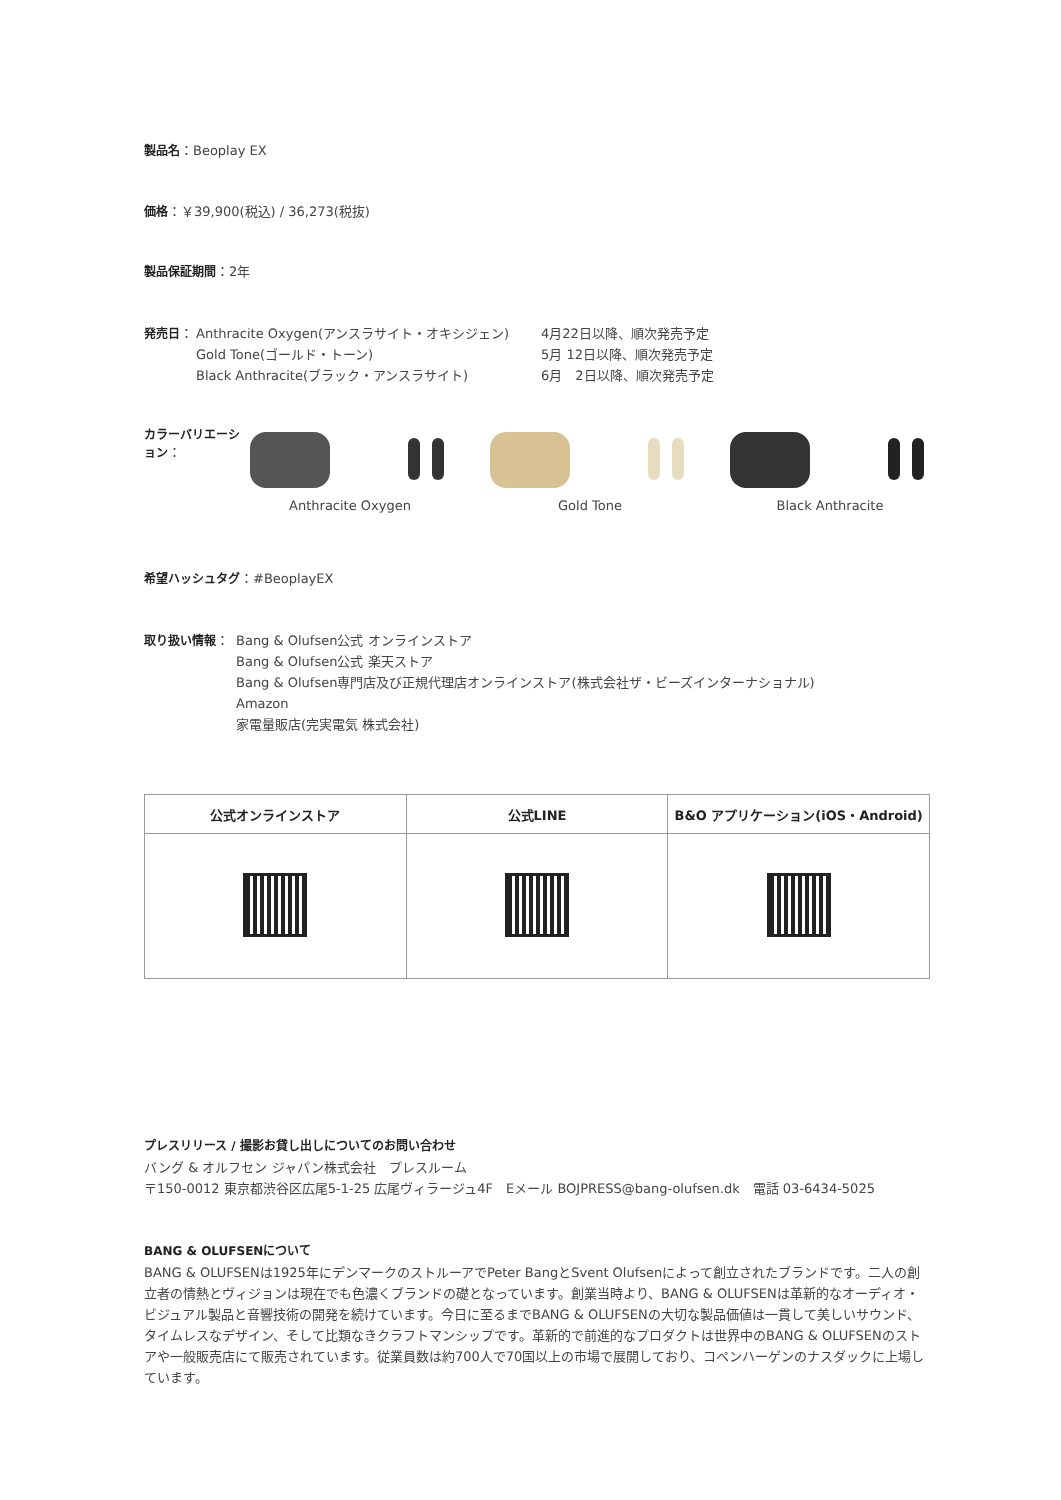製品名：Beoplay EX
価格：￥39,900(税込) / 36,273(税抜)
製品保証期間：2年
発売日：
Anthracite Oxygen(アンスラサイト・オキシジェン)
Gold Tone(ゴールド・トーン)
Black Anthracite(ブラック・アンスラサイト)
4月22日以降、順次発売予定
5月 12日以降、順次発売予定
6月　2日以降、順次発売予定
カラーバリエーション：
Anthracite Oxygen Gold Tone Black Anthracite
希望ハッシュタグ：#BeoplayEX
取り扱い情報：
Bang & Olufsen公式 オンラインストア
Bang & Olufsen公式 楽天ストア
Bang & Olufsen専門店及び正規代理店オンラインストア(株式会社ザ・ビーズインターナショナル)
Amazon
家電量販店(完実電気 株式会社)
| 公式オンラインストア | 公式LINE | B&O アプリケーション(iOS・Android) |
| --- | --- | --- |
プレスリリース / 撮影お貸し出しについてのお問い合わせ
バング & オルフセン ジャパン株式会社　プレスルーム
〒150-0012 東京都渋谷区広尾5-1-25 広尾ヴィラージュ4F　Eメール BOJPRESS@bang-olufsen.dk　電話 03-6434-5025
BANG & OLUFSENについて
BANG & OLUFSENは1925年にデンマークのストルーアでPeter BangとSvent Olufsenによって創立されたブランドです。二人の創立者の情熱とヴィジョンは現在でも色濃くブランドの礎となっています。創業当時より、BANG & OLUFSENは革新的なオーディオ・ビジュアル製品と音響技術の開発を続けています。今日に至るまでBANG & OLUFSENの大切な製品価値は一貫して美しいサウンド、タイムレスなデザイン、そして比類なきクラフトマンシップです。革新的で前進的なプロダクトは世界中のBANG & OLUFSENのストアや一般販売店にて販売されています。従業員数は約700人で70国以上の市場で展開しており、コペンハーゲンのナスダックに上場しています。